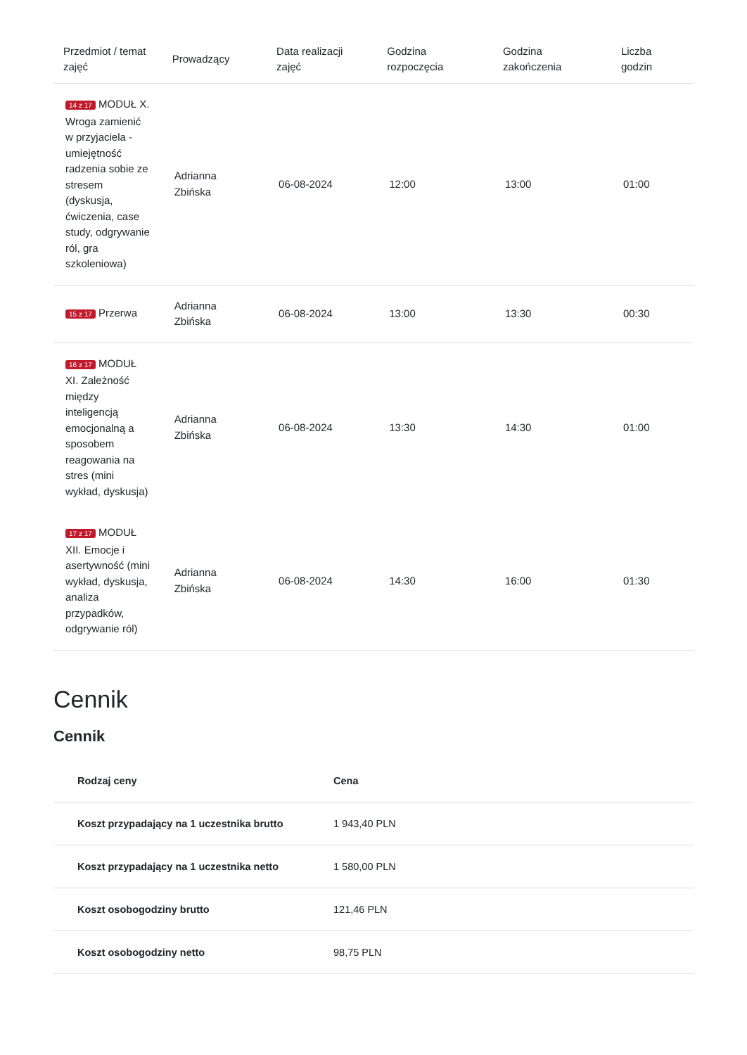| Przedmiot / temat zajęć | Prowadzący | Data realizacji zajęć | Godzina rozpoczęcia | Godzina zakończenia | Liczba godzin |
| --- | --- | --- | --- | --- | --- |
| 14 z 17 MODUŁ X. Wroga zamienić w przyjaciela - umiejętność radzenia sobie ze stresem (dyskusja, ćwiczenia, case study, odgrywanie ról, gra szkoleniowa) | Adrianna Zbińska | 06-08-2024 | 12:00 | 13:00 | 01:00 |
| 15 z 17 Przerwa | Adrianna Zbińska | 06-08-2024 | 13:00 | 13:30 | 00:30 |
| 16 z 17 MODUŁ XI. Zależność między inteligencją emocjonalną a sposobem reagowania na stres (mini wykład, dyskusja) | Adrianna Zbińska | 06-08-2024 | 13:30 | 14:30 | 01:00 |
| 17 z 17 MODUŁ XII. Emocje i asertywność (mini wykład, dyskusja, analiza przypadków, odgrywanie ról) | Adrianna Zbińska | 06-08-2024 | 14:30 | 16:00 | 01:30 |
Cennik
Cennik
| Rodzaj ceny | Cena |
| --- | --- |
| Koszt przypadający na 1 uczestnika brutto | 1 943,40 PLN |
| Koszt przypadający na 1 uczestnika netto | 1 580,00 PLN |
| Koszt osobogodziny brutto | 121,46 PLN |
| Koszt osobogodziny netto | 98,75 PLN |